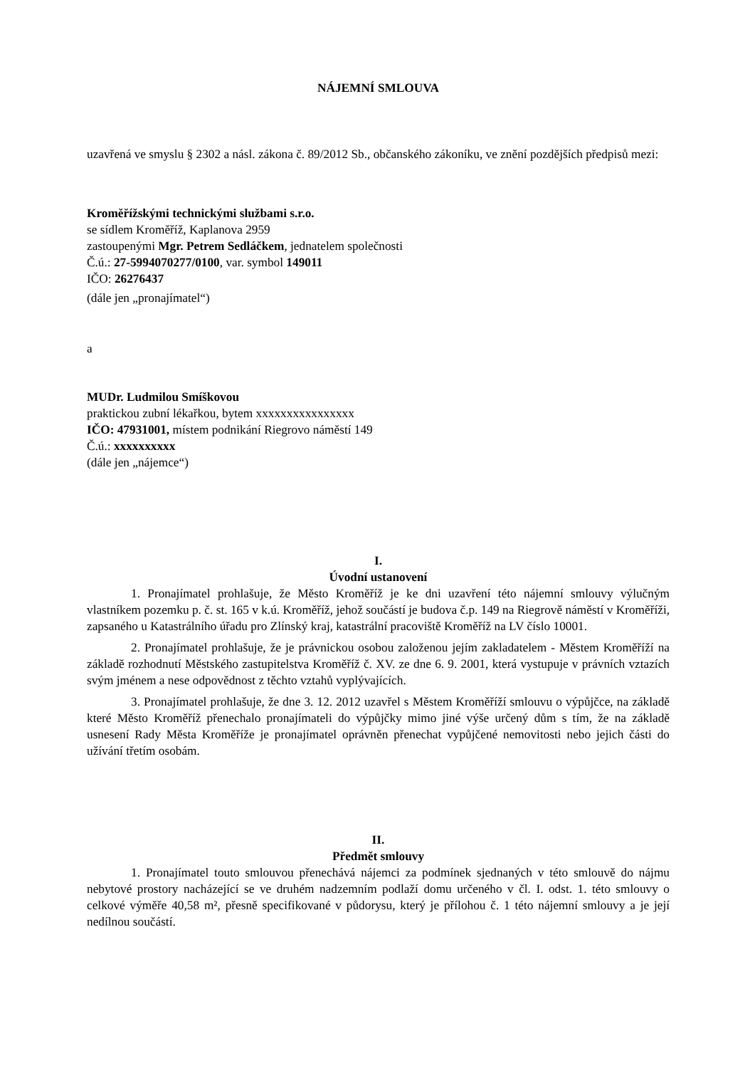NÁJEMNÍ SMLOUVA
uzavřená ve smyslu § 2302 a násl. zákona č. 89/2012 Sb., občanského zákoníku, ve znění pozdějších předpisů mezi:
Kroměřížskými technickými službami s.r.o.
se sídlem Kroměříž, Kaplanova 2959
zastoupenými Mgr. Petrem Sedláčkem, jednatelem společnosti
Č.ú.: 27-5994070277/0100, var. symbol 149011
IČO: 26276437
(dále jen „pronajímatel“)
a
MUDr. Ludmilou Smíškovou
praktickou zubní lékařkou, bytem xxxxxxxxxxxxxxxx
IČO: 47931001, místem podnikání Riegrovo náměstí 149
Č.ú.: xxxxxxxxxx
(dále jen „nájemce“)
I.
Úvodní ustanovení
1. Pronajímatel prohlašuje, že Město Kroměříž je ke dni uzavření této nájemní smlouvy výlučným vlastníkem pozemku p. č. st. 165 v k.ú. Kroměříž, jehož součástí je budova č.p. 149 na Riegrově náměstí v Kroměříži, zapsaného u Katastrálního úřadu pro Zlínský kraj, katastrální pracoviště Kroměříž na LV číslo 10001.
2. Pronajímatel prohlašuje, že je právnickou osobou založenou jejím zakladatelem - Městem Kroměříží na základě rozhodnutí Městského zastupitelstva Kroměříž č. XV. ze dne 6. 9. 2001, která vystupuje v právních vztazích svým jménem a nese odpovědnost z těchto vztahů vyplývajících.
3. Pronajímatel prohlašuje, že dne 3. 12. 2012 uzavřel s Městem Kroměříží smlouvu o výpůjčce, na základě které Město Kroměříž přenechalo pronajímateli do výpůjčky mimo jiné výše určený dům s tím, že na základě usnesení Rady Města Kroměříže je pronajímatel oprávněn přenechat vypůjčené nemovitosti nebo jejich části do užívání třetím osobám.
II.
Předmět smlouvy
1. Pronajímatel touto smlouvou přenechává nájemci za podmínek sjednaných v této smlouvě do nájmu nebytové prostory nacházející se ve druhém nadzemním podlaží domu určeného v čl. I. odst. 1. této smlouvy o celkové výměře 40,58 m², přesně specifikované v půdorysu, který je přílohou č. 1 této nájemní smlouvy a je její nedílnou součástí.